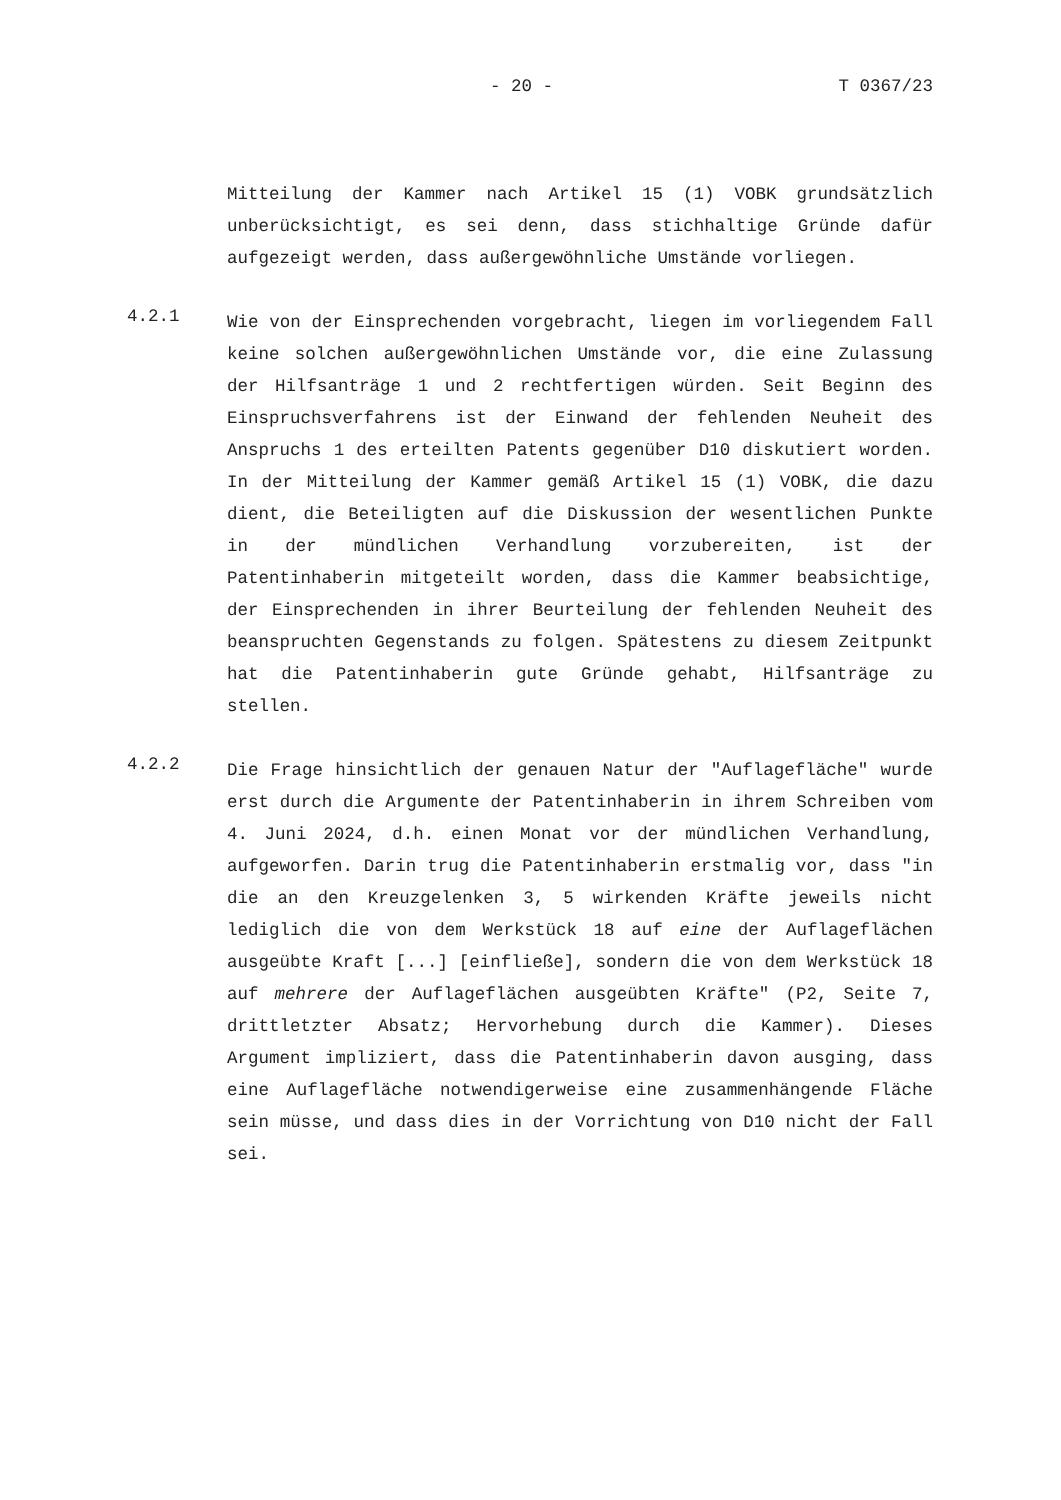- 20 - T 0367/23
Mitteilung der Kammer nach Artikel 15 (1) VOBK grundsätzlich unberücksichtigt, es sei denn, dass stichhaltige Gründe dafür aufgezeigt werden, dass außergewöhnliche Umstände vorliegen.
4.2.1
Wie von der Einsprechenden vorgebracht, liegen im vorliegendem Fall keine solchen außergewöhnlichen Umstände vor, die eine Zulassung der Hilfsanträge 1 und 2 rechtfertigen würden. Seit Beginn des Einspruchsverfahrens ist der Einwand der fehlenden Neuheit des Anspruchs 1 des erteilten Patents gegenüber D10 diskutiert worden. In der Mitteilung der Kammer gemäß Artikel 15 (1) VOBK, die dazu dient, die Beteiligten auf die Diskussion der wesentlichen Punkte in der mündlichen Verhandlung vorzubereiten, ist der Patentinhaberin mitgeteilt worden, dass die Kammer beabsichtige, der Einsprechenden in ihrer Beurteilung der fehlenden Neuheit des beanspruchten Gegenstands zu folgen. Spätestens zu diesem Zeitpunkt hat die Patentinhaberin gute Gründe gehabt, Hilfsanträge zu stellen.
4.2.2
Die Frage hinsichtlich der genauen Natur der "Auflagefläche" wurde erst durch die Argumente der Patentinhaberin in ihrem Schreiben vom 4. Juni 2024, d.h. einen Monat vor der mündlichen Verhandlung, aufgeworfen. Darin trug die Patentinhaberin erstmalig vor, dass "in die an den Kreuzgelenken 3, 5 wirkenden Kräfte jeweils nicht lediglich die von dem Werkstück 18 auf eine der Auflageflächen ausgeübte Kraft [...] [einfließe], sondern die von dem Werkstück 18 auf mehrere der Auflageflächen ausgeübten Kräfte" (P2, Seite 7, drittletzter Absatz; Hervorhebung durch die Kammer). Dieses Argument impliziert, dass die Patentinhaberin davon ausging, dass eine Auflagefläche notwendigerweise eine zusammenhängende Fläche sein müsse, und dass dies in der Vorrichtung von D10 nicht der Fall sei.